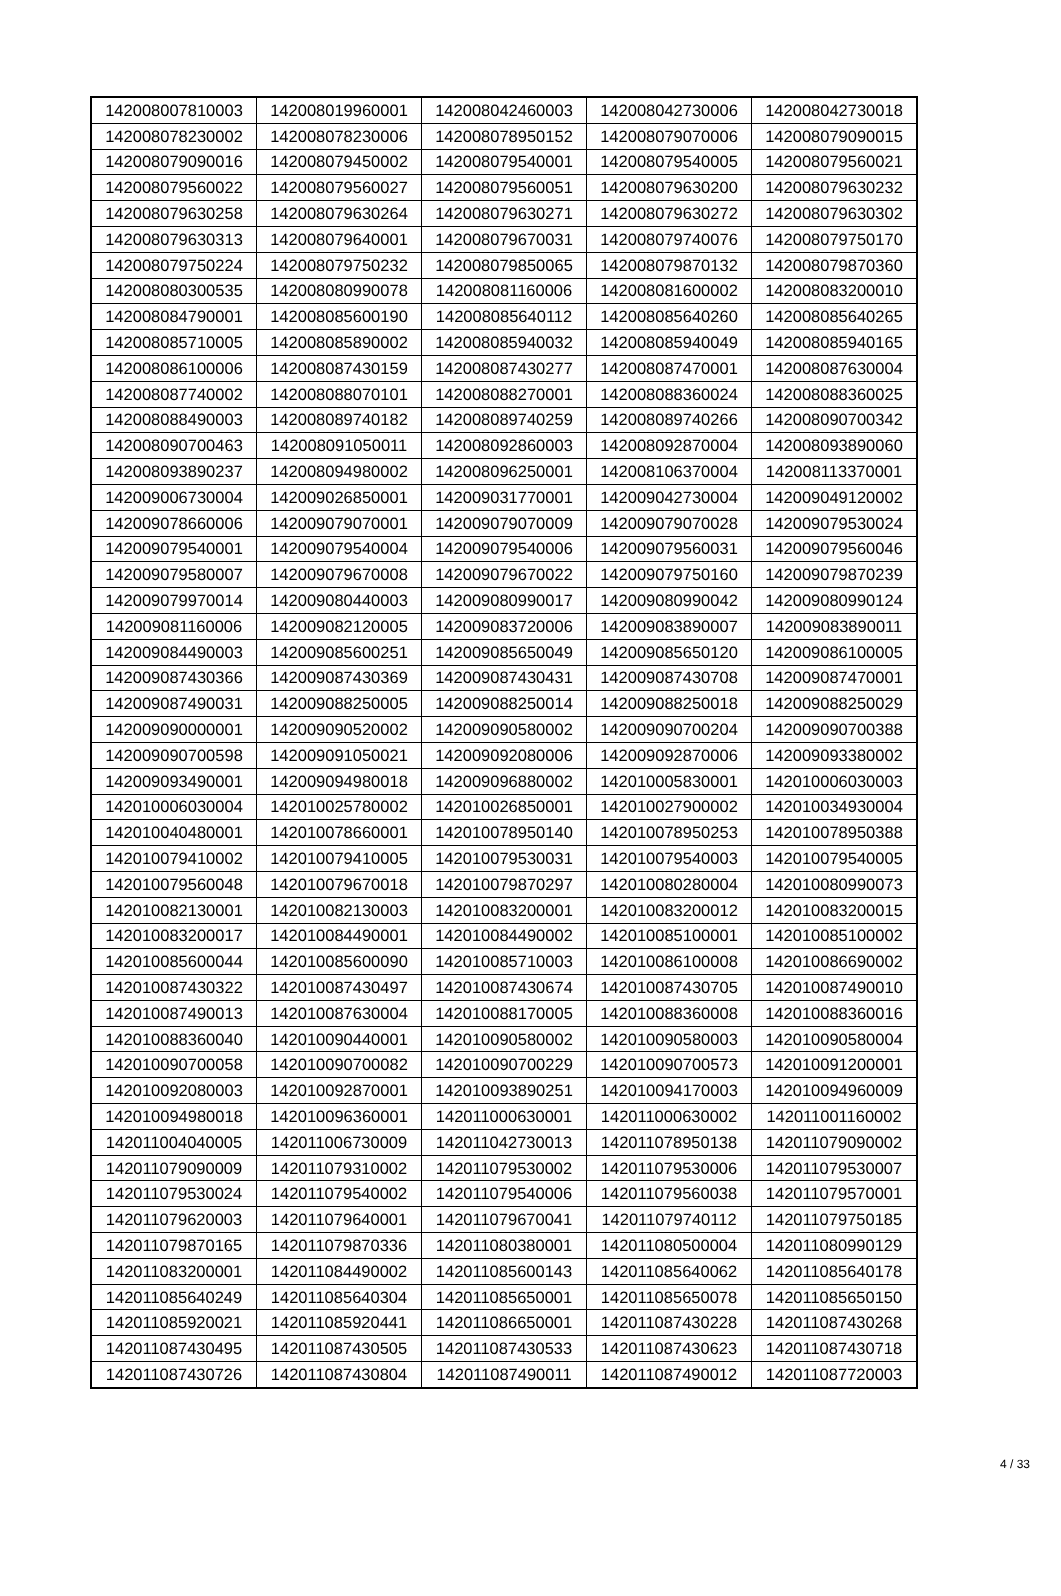| 142008007810003 | 142008019960001 | 142008042460003 | 142008042730006 | 142008042730018 |
| 142008078230002 | 142008078230006 | 142008078950152 | 142008079070006 | 142008079090015 |
| 142008079090016 | 142008079450002 | 142008079540001 | 142008079540005 | 142008079560021 |
| 142008079560022 | 142008079560027 | 142008079560051 | 142008079630200 | 142008079630232 |
| 142008079630258 | 142008079630264 | 142008079630271 | 142008079630272 | 142008079630302 |
| 142008079630313 | 142008079640001 | 142008079670031 | 142008079740076 | 142008079750170 |
| 142008079750224 | 142008079750232 | 142008079850065 | 142008079870132 | 142008079870360 |
| 142008080300535 | 142008080990078 | 142008081160006 | 142008081600002 | 142008083200010 |
| 142008084790001 | 142008085600190 | 142008085640112 | 142008085640260 | 142008085640265 |
| 142008085710005 | 142008085890002 | 142008085940032 | 142008085940049 | 142008085940165 |
| 142008086100006 | 142008087430159 | 142008087430277 | 142008087470001 | 142008087630004 |
| 142008087740002 | 142008088070101 | 142008088270001 | 142008088360024 | 142008088360025 |
| 142008088490003 | 142008089740182 | 142008089740259 | 142008089740266 | 142008090700342 |
| 142008090700463 | 142008091050011 | 142008092860003 | 142008092870004 | 142008093890060 |
| 142008093890237 | 142008094980002 | 142008096250001 | 142008106370004 | 142008113370001 |
| 142009006730004 | 142009026850001 | 142009031770001 | 142009042730004 | 142009049120002 |
| 142009078660006 | 142009079070001 | 142009079070009 | 142009079070028 | 142009079530024 |
| 142009079540001 | 142009079540004 | 142009079540006 | 142009079560031 | 142009079560046 |
| 142009079580007 | 142009079670008 | 142009079670022 | 142009079750160 | 142009079870239 |
| 142009079970014 | 142009080440003 | 142009080990017 | 142009080990042 | 142009080990124 |
| 142009081160006 | 142009082120005 | 142009083720006 | 142009083890007 | 142009083890011 |
| 142009084490003 | 142009085600251 | 142009085650049 | 142009085650120 | 142009086100005 |
| 142009087430366 | 142009087430369 | 142009087430431 | 142009087430708 | 142009087470001 |
| 142009087490031 | 142009088250005 | 142009088250014 | 142009088250018 | 142009088250029 |
| 142009090000001 | 142009090520002 | 142009090580002 | 142009090700204 | 142009090700388 |
| 142009090700598 | 142009091050021 | 142009092080006 | 142009092870006 | 142009093380002 |
| 142009093490001 | 142009094980018 | 142009096880002 | 142010005830001 | 142010006030003 |
| 142010006030004 | 142010025780002 | 142010026850001 | 142010027900002 | 142010034930004 |
| 142010040480001 | 142010078660001 | 142010078950140 | 142010078950253 | 142010078950388 |
| 142010079410002 | 142010079410005 | 142010079530031 | 142010079540003 | 142010079540005 |
| 142010079560048 | 142010079670018 | 142010079870297 | 142010080280004 | 142010080990073 |
| 142010082130001 | 142010082130003 | 142010083200001 | 142010083200012 | 142010083200015 |
| 142010083200017 | 142010084490001 | 142010084490002 | 142010085100001 | 142010085100002 |
| 142010085600044 | 142010085600090 | 142010085710003 | 142010086100008 | 142010086690002 |
| 142010087430322 | 142010087430497 | 142010087430674 | 142010087430705 | 142010087490010 |
| 142010087490013 | 142010087630004 | 142010088170005 | 142010088360008 | 142010088360016 |
| 142010088360040 | 142010090440001 | 142010090580002 | 142010090580003 | 142010090580004 |
| 142010090700058 | 142010090700082 | 142010090700229 | 142010090700573 | 142010091200001 |
| 142010092080003 | 142010092870001 | 142010093890251 | 142010094170003 | 142010094960009 |
| 142010094980018 | 142010096360001 | 142011000630001 | 142011000630002 | 142011001160002 |
| 142011004040005 | 142011006730009 | 142011042730013 | 142011078950138 | 142011079090002 |
| 142011079090009 | 142011079310002 | 142011079530002 | 142011079530006 | 142011079530007 |
| 142011079530024 | 142011079540002 | 142011079540006 | 142011079560038 | 142011079570001 |
| 142011079620003 | 142011079640001 | 142011079670041 | 142011079740112 | 142011079750185 |
| 142011079870165 | 142011079870336 | 142011080380001 | 142011080500004 | 142011080990129 |
| 142011083200001 | 142011084490002 | 142011085600143 | 142011085640062 | 142011085640178 |
| 142011085640249 | 142011085640304 | 142011085650001 | 142011085650078 | 142011085650150 |
| 142011085920021 | 142011085920441 | 142011086650001 | 142011087430228 | 142011087430268 |
| 142011087430495 | 142011087430505 | 142011087430533 | 142011087430623 | 142011087430718 |
| 142011087430726 | 142011087430804 | 142011087490011 | 142011087490012 | 142011087720003 |
4 / 33